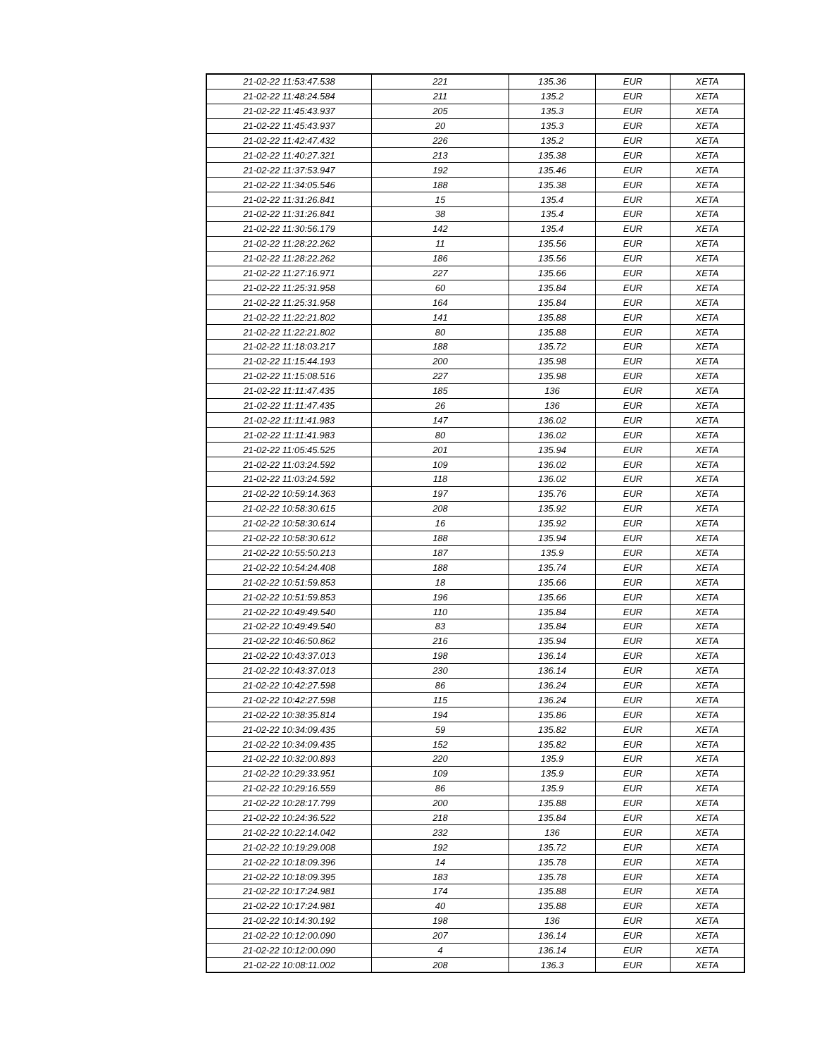| 21-02-22 11:53:47.538 | 221 | 135.36 | EUR | XETA |
| 21-02-22 11:48:24.584 | 211 | 135.2 | EUR | XETA |
| 21-02-22 11:45:43.937 | 205 | 135.3 | EUR | XETA |
| 21-02-22 11:45:43.937 | 20 | 135.3 | EUR | XETA |
| 21-02-22 11:42:47.432 | 226 | 135.2 | EUR | XETA |
| 21-02-22 11:40:27.321 | 213 | 135.38 | EUR | XETA |
| 21-02-22 11:37:53.947 | 192 | 135.46 | EUR | XETA |
| 21-02-22 11:34:05.546 | 188 | 135.38 | EUR | XETA |
| 21-02-22 11:31:26.841 | 15 | 135.4 | EUR | XETA |
| 21-02-22 11:31:26.841 | 38 | 135.4 | EUR | XETA |
| 21-02-22 11:30:56.179 | 142 | 135.4 | EUR | XETA |
| 21-02-22 11:28:22.262 | 11 | 135.56 | EUR | XETA |
| 21-02-22 11:28:22.262 | 186 | 135.56 | EUR | XETA |
| 21-02-22 11:27:16.971 | 227 | 135.66 | EUR | XETA |
| 21-02-22 11:25:31.958 | 60 | 135.84 | EUR | XETA |
| 21-02-22 11:25:31.958 | 164 | 135.84 | EUR | XETA |
| 21-02-22 11:22:21.802 | 141 | 135.88 | EUR | XETA |
| 21-02-22 11:22:21.802 | 80 | 135.88 | EUR | XETA |
| 21-02-22 11:18:03.217 | 188 | 135.72 | EUR | XETA |
| 21-02-22 11:15:44.193 | 200 | 135.98 | EUR | XETA |
| 21-02-22 11:15:08.516 | 227 | 135.98 | EUR | XETA |
| 21-02-22 11:11:47.435 | 185 | 136 | EUR | XETA |
| 21-02-22 11:11:47.435 | 26 | 136 | EUR | XETA |
| 21-02-22 11:11:41.983 | 147 | 136.02 | EUR | XETA |
| 21-02-22 11:11:41.983 | 80 | 136.02 | EUR | XETA |
| 21-02-22 11:05:45.525 | 201 | 135.94 | EUR | XETA |
| 21-02-22 11:03:24.592 | 109 | 136.02 | EUR | XETA |
| 21-02-22 11:03:24.592 | 118 | 136.02 | EUR | XETA |
| 21-02-22 10:59:14.363 | 197 | 135.76 | EUR | XETA |
| 21-02-22 10:58:30.615 | 208 | 135.92 | EUR | XETA |
| 21-02-22 10:58:30.614 | 16 | 135.92 | EUR | XETA |
| 21-02-22 10:58:30.612 | 188 | 135.94 | EUR | XETA |
| 21-02-22 10:55:50.213 | 187 | 135.9 | EUR | XETA |
| 21-02-22 10:54:24.408 | 188 | 135.74 | EUR | XETA |
| 21-02-22 10:51:59.853 | 18 | 135.66 | EUR | XETA |
| 21-02-22 10:51:59.853 | 196 | 135.66 | EUR | XETA |
| 21-02-22 10:49:49.540 | 110 | 135.84 | EUR | XETA |
| 21-02-22 10:49:49.540 | 83 | 135.84 | EUR | XETA |
| 21-02-22 10:46:50.862 | 216 | 135.94 | EUR | XETA |
| 21-02-22 10:43:37.013 | 198 | 136.14 | EUR | XETA |
| 21-02-22 10:43:37.013 | 230 | 136.14 | EUR | XETA |
| 21-02-22 10:42:27.598 | 86 | 136.24 | EUR | XETA |
| 21-02-22 10:42:27.598 | 115 | 136.24 | EUR | XETA |
| 21-02-22 10:38:35.814 | 194 | 135.86 | EUR | XETA |
| 21-02-22 10:34:09.435 | 59 | 135.82 | EUR | XETA |
| 21-02-22 10:34:09.435 | 152 | 135.82 | EUR | XETA |
| 21-02-22 10:32:00.893 | 220 | 135.9 | EUR | XETA |
| 21-02-22 10:29:33.951 | 109 | 135.9 | EUR | XETA |
| 21-02-22 10:29:16.559 | 86 | 135.9 | EUR | XETA |
| 21-02-22 10:28:17.799 | 200 | 135.88 | EUR | XETA |
| 21-02-22 10:24:36.522 | 218 | 135.84 | EUR | XETA |
| 21-02-22 10:22:14.042 | 232 | 136 | EUR | XETA |
| 21-02-22 10:19:29.008 | 192 | 135.72 | EUR | XETA |
| 21-02-22 10:18:09.396 | 14 | 135.78 | EUR | XETA |
| 21-02-22 10:18:09.395 | 183 | 135.78 | EUR | XETA |
| 21-02-22 10:17:24.981 | 174 | 135.88 | EUR | XETA |
| 21-02-22 10:17:24.981 | 40 | 135.88 | EUR | XETA |
| 21-02-22 10:14:30.192 | 198 | 136 | EUR | XETA |
| 21-02-22 10:12:00.090 | 207 | 136.14 | EUR | XETA |
| 21-02-22 10:12:00.090 | 4 | 136.14 | EUR | XETA |
| 21-02-22 10:08:11.002 | 208 | 136.3 | EUR | XETA |